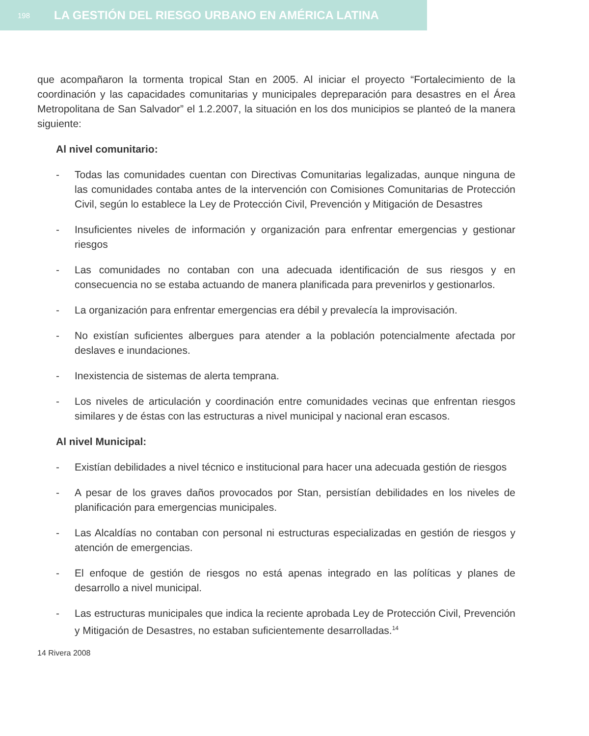198 LA GESTIÓN DEL RIESGO URBANO EN AMÉRICA LATINA
que acompañaron la tormenta tropical Stan en 2005. Al iniciar el proyecto “Fortalecimiento de la coordinación y las capacidades comunitarias y municipales depreparación para desastres en el Área Metropolitana de San Salvador” el 1.2.2007, la situación en los dos municipios se planteó de la manera siguiente:
Al nivel comunitario:
- Todas las comunidades cuentan con Directivas Comunitarias legalizadas, aunque ninguna de las comunidades contaba antes de la intervención con Comisiones Comunitarias de Protección Civil, según lo establece la Ley de Protección Civil, Prevención y Mitigación de Desastres
- Insuficientes niveles de información y organización para enfrentar emergencias y gestionar riesgos
- Las comunidades no contaban con una adecuada identificación de sus riesgos y en consecuencia no se estaba actuando de manera planificada para prevenirlos y gestionarlos.
- La organización para enfrentar emergencias era débil y prevalecía la improvisación.
- No existían suficientes albergues para atender a la población potencialmente afectada por deslaves e inundaciones.
- Inexistencia de sistemas de alerta temprana.
- Los niveles de articulación y coordinación entre comunidades vecinas que enfrentan riesgos similares y de éstas con las estructuras a nivel municipal y nacional eran escasos.
Al nivel Municipal:
- Existían debilidades a nivel técnico e institucional para hacer una adecuada gestión de riesgos
- A pesar de los graves daños provocados por Stan, persistían debilidades en los niveles de planificación para emergencias municipales.
- Las Alcaldías no contaban con personal ni estructuras especializadas en gestión de riesgos y atención de emergencias.
- El enfoque de gestión de riesgos no está apenas integrado en las políticas y planes de desarrollo a nivel municipal.
- Las estructuras municipales que indica la reciente aprobada Ley de Protección Civil, Prevención y Mitigación de Desastres, no estaban suficientemente desarrolladas.<sup>14</sup>
14 Rivera 2008